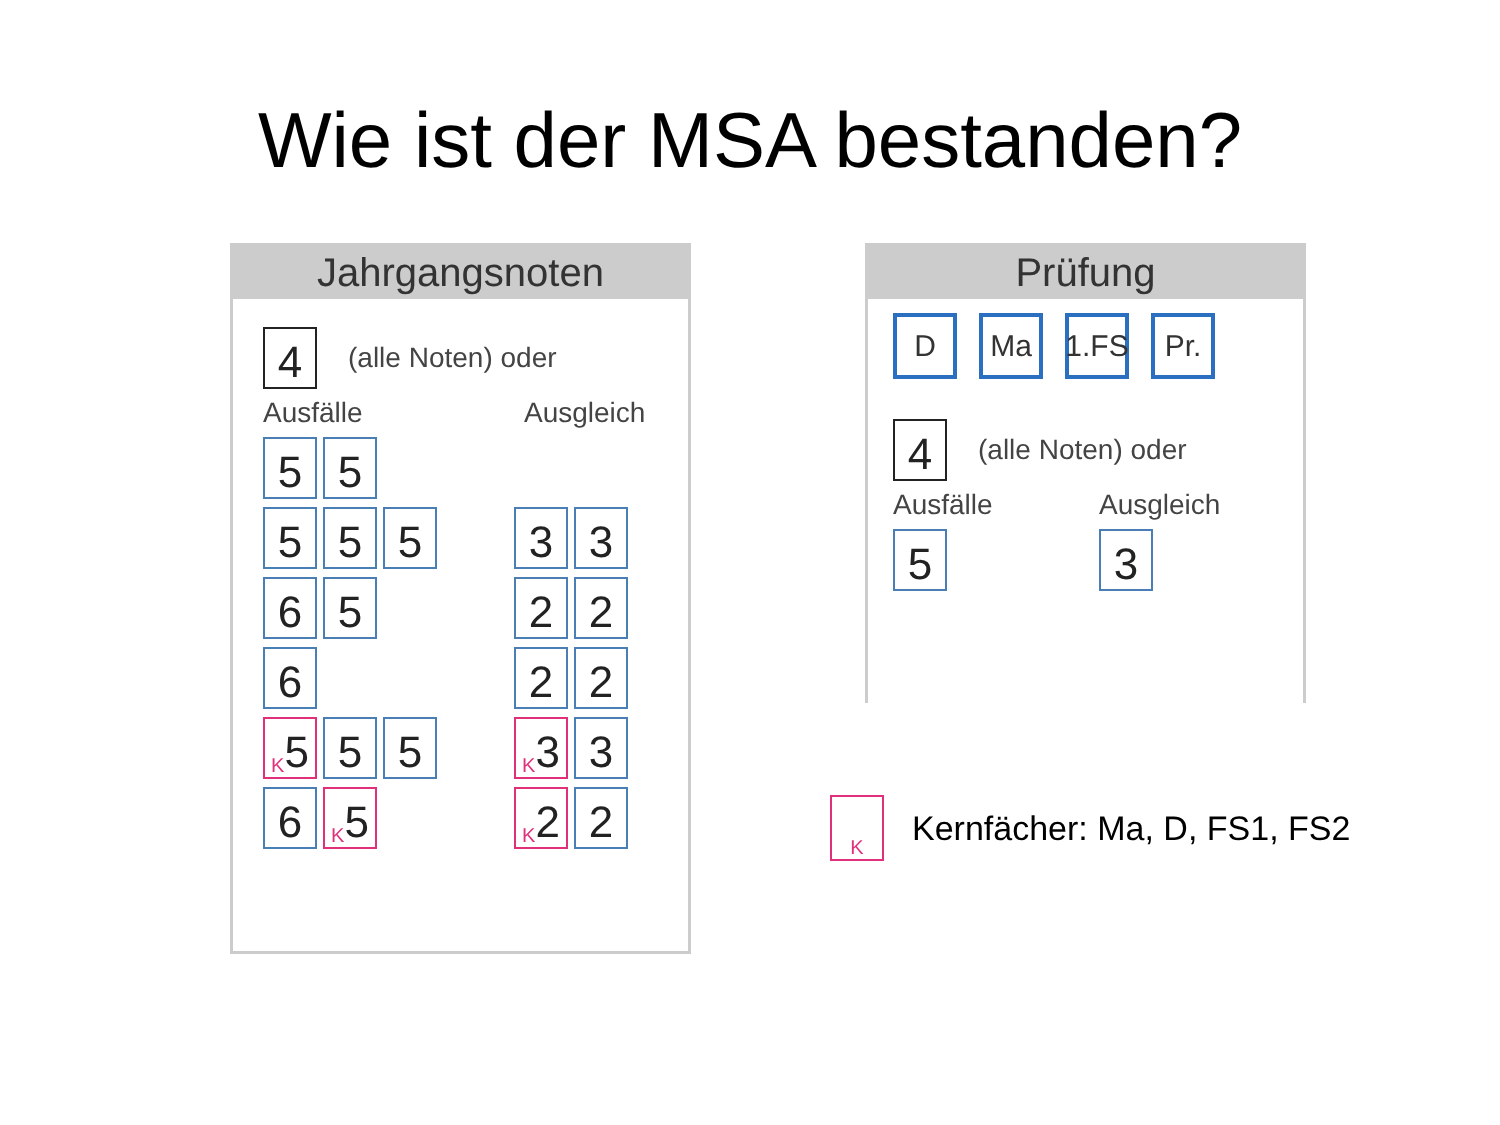Wie ist der MSA bestanden?
Jahrgangsnoten
4
(alle Noten) oder
Ausfälle Ausgleich
5 5
5 5 5 3 3
6 5 2 2
6 2 2
<sup>K</sup>5 5 5
<sup>K</sup>3 3
6
<sup>K</sup>5
<sup>K</sup>2 2
Prüfung
D Ma 1.FS Pr.
4
(alle Noten) oder
Ausfälle Ausgleich
5 3
<sup>K</sup>
Kernfächer: Ma, D, FS1, FS2